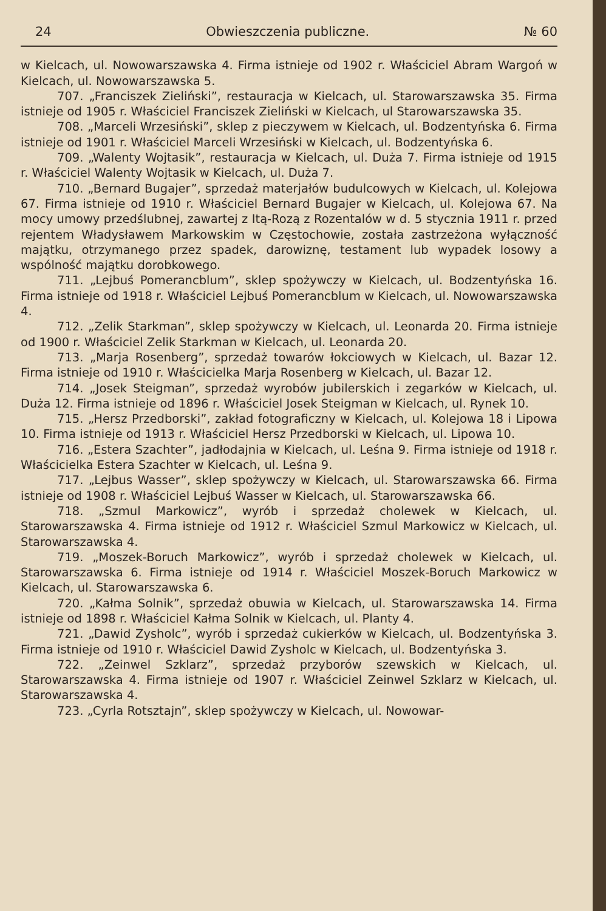24 Obwieszczenia publiczne. № 60
w Kielcach, ul. Nowowarszawska 4. Firma istnieje od 1902 r. Właściciel Abram Wargoń w Kielcach, ul. Nowowarszawska 5.
707. „Franciszek Zieliński”, restauracja w Kielcach, ul. Starowarszawska 35. Firma istnieje od 1905 r. Właściciel Franciszek Zieliński w Kielcach, ul Starowarszawska 35.
708. „Marceli Wrzesiński”, sklep z pieczywem w Kielcach, ul. Bodzentyńska 6. Firma istnieje od 1901 r. Właściciel Marceli Wrzesiński w Kielcach, ul. Bodzentyńska 6.
709. „Walenty Wojtasik”, restauracja w Kielcach, ul. Duża 7. Firma istnieje od 1915 r. Właściciel Walenty Wojtasik w Kielcach, ul. Duża 7.
710. „Bernard Bugajer”, sprzedaż materjałów budulcowych w Kielcach, ul. Kolejowa 67. Firma istnieje od 1910 r. Właściciel Bernard Bugajer w Kielcach, ul. Kolejowa 67. Na mocy umowy przedślubnej, zawartej z Itą-Rozą z Rozentalów w d. 5 stycznia 1911 r. przed rejentem Władysławem Markowskim w Częstochowie, została zastrzeżona wyłączność majątku, otrzymanego przez spadek, darowiznę, testament lub wypadek losowy a wspólność majątku dorobkowego.
711. „Lejbuś Pomerancblum”, sklep spożywczy w Kielcach, ul. Bodzentyńska 16. Firma istnieje od 1918 r. Właściciel Lejbuś Pomerancblum w Kielcach, ul. Nowowarszawska 4.
712. „Zelik Starkman”, sklep spożywczy w Kielcach, ul. Leonarda 20. Firma istnieje od 1900 r. Właściciel Zelik Starkman w Kielcach, ul. Leonarda 20.
713. „Marja Rosenberg”, sprzedaż towarów łokciowych w Kielcach, ul. Bazar 12. Firma istnieje od 1910 r. Właścicielka Marja Rosenberg w Kielcach, ul. Bazar 12.
714. „Josek Steigman”, sprzedaż wyrobów jubilerskich i zegarków w Kielcach, ul. Duża 12. Firma istnieje od 1896 r. Właściciel Josek Steigman w Kielcach, ul. Rynek 10.
715. „Hersz Przedborski”, zakład fotograficzny w Kielcach, ul. Kolejowa 18 i Lipowa 10. Firma istnieje od 1913 r. Właściciel Hersz Przedborski w Kielcach, ul. Lipowa 10.
716. „Estera Szachter”, jadłodajnia w Kielcach, ul. Leśna 9. Firma istnieje od 1918 r. Właścicielka Estera Szachter w Kielcach, ul. Leśna 9.
717. „Lejbus Wasser”, sklep spożywczy w Kielcach, ul. Starowarszawska 66. Firma istnieje od 1908 r. Właściciel Lejbuś Wasser w Kielcach, ul. Starowarszawska 66.
718. „Szmul Markowicz”, wyrób i sprzedaż cholewek w Kielcach, ul. Starowarszawska 4. Firma istnieje od 1912 r. Właściciel Szmul Markowicz w Kielcach, ul. Starowarszawska 4.
719. „Moszek-Boruch Markowicz”, wyrób i sprzedaż cholewek w Kielcach, ul. Starowarszawska 6. Firma istnieje od 1914 r. Właściciel Moszek-Boruch Markowicz w Kielcach, ul. Starowarszawska 6.
720. „Kałma Solnik”, sprzedaż obuwia w Kielcach, ul. Starowarszawska 14. Firma istnieje od 1898 r. Właściciel Kałma Solnik w Kielcach, ul. Planty 4.
721. „Dawid Zysholc”, wyrób i sprzedaż cukierków w Kielcach, ul. Bodzentyńska 3. Firma istnieje od 1910 r. Właściciel Dawid Zysholc w Kielcach, ul. Bodzentyńska 3.
722. „Zeinwel Szklarz”, sprzedaż przyborów szewskich w Kielcach, ul. Starowarszawska 4. Firma istnieje od 1907 r. Właściciel Zeinwel Szklarz w Kielcach, ul. Starowarszawska 4.
723. „Cyrla Rotsztajn”, sklep spożywczy w Kielcach, ul. Nowowar-